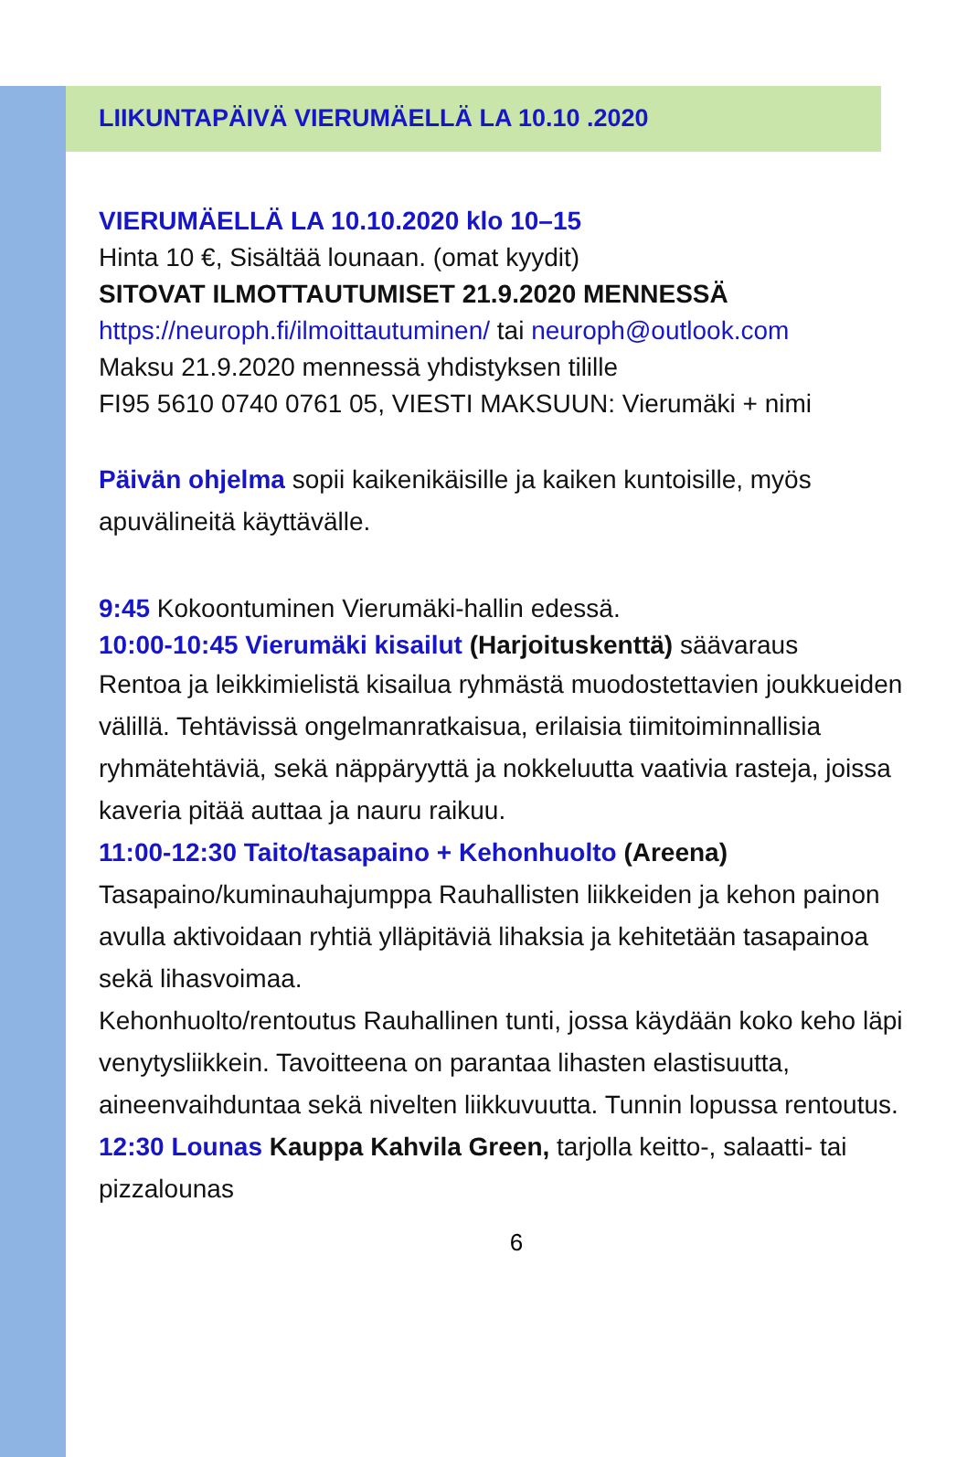LIIKUNTAPÄIVÄ VIERUMÄELLÄ LA 10.10 .2020
VIERUMÄELLÄ LA 10.10.2020 klo 10–15
Hinta 10 €, Sisältää lounaan. (omat kyydit)
SITOVAT ILMOTTAUTUMISET 21.9.2020 MENNESSÄ
https://neuroph.fi/ilmoittautuminen/ tai neuroph@outlook.com
Maksu 21.9.2020 mennessä yhdistyksen tilille
FI95 5610 0740 0761 05, VIESTI MAKSUUN: Vierumäki + nimi
Päivän ohjelma sopii kaikenikäisille ja kaiken kuntoisille, myös apuvälineitä käyttävälle.
9:45 Kokoontuminen Vierumäki-hallin edessä.
10:00-10:45 Vierumäki kisailut (Harjoituskenttä) säävaraus
Rentoa ja leikkimielistä kisailua ryhmästä muodostettavien joukkueiden välillä. Tehtävissä ongelmanratkaisua, erilaisia tiimitoiminnallisia ryhmätehtäviä, sekä näppäryyttä ja nokkeluutta vaativia rasteja, joissa kaveria pitää auttaa ja nauru raikuu.
11:00-12:30 Taito/tasapaino + Kehonhuolto (Areena)
Tasapaino/kuminauhajumppa Rauhallisten liikkeiden ja kehon painon avulla aktivoidaan ryhtiä ylläpitäviä lihaksia ja kehitetään tasapainoa sekä lihasvoimaa.
Kehonhuolto/rentoutus Rauhallinen tunti, jossa käydään koko keho läpi venytysliikkein. Tavoitteena on parantaa lihasten elastisuutta, aineenvaihduntaa sekä nivelten liikkuvuutta. Tunnin lopussa rentoutus.
12:30 Lounas Kauppa Kahvila Green, tarjolla keitto-, salaatti- tai pizzalounas
6